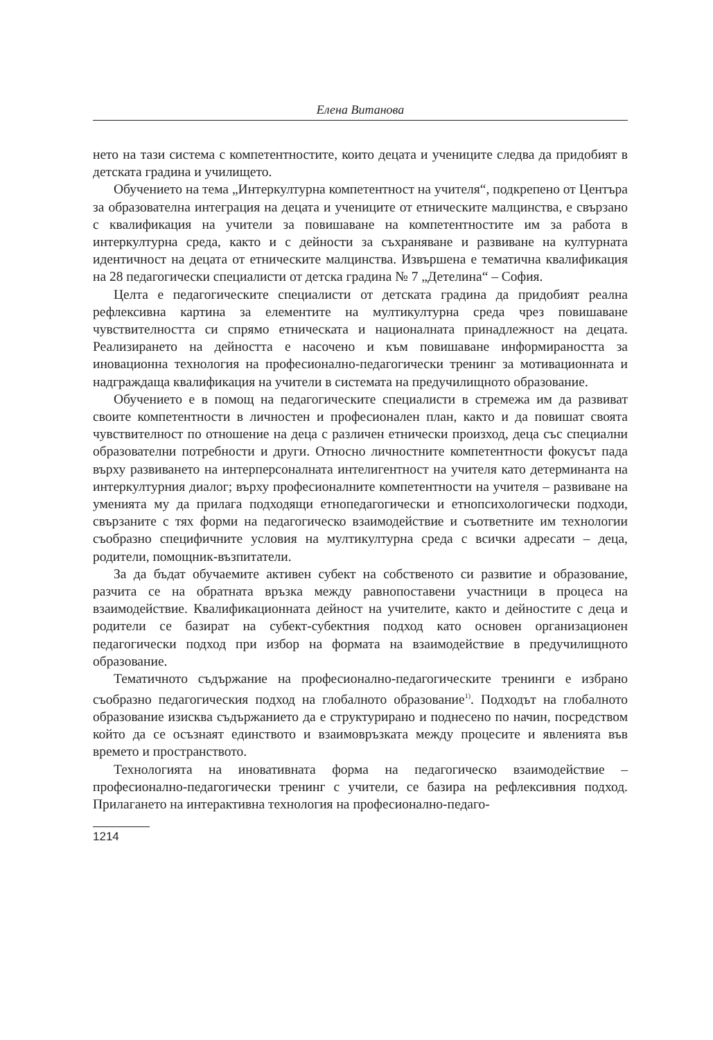Елена Витанова
нето на тази система с компетентностите, които децата и учениците следва да придобият в детската градина и училището.
Обучението на тема „Интеркултурна компетентност на учителя“, подкрепено от Центъра за образователна интеграция на децата и учениците от етническите малцинства, е свързано с квалификация на учители за повишаване на компетентностите им за работа в интеркултурна среда, както и с дейности за съхраняване и развиване на културната идентичност на децата от етническите малцинства. Извършена е тематична квалификация на 28 педагогически специалисти от детска градина № 7 „Детелина“ – София.
Целта е педагогическите специалисти от детската градина да придобият реална рефлексивна картина за елементите на мултикултурна среда чрез повишаване чувствителността си спрямо етническата и националната принадлежност на децата. Реализирането на дейността е насочено и към повишаване информираността за иновационна технология на професионално-педагогически тренинг за мотивационната и надграждаща квалификация на учители в системата на предучилищното образование.
Обучението е в помощ на педагогическите специалисти в стремежа им да развиват своите компетентности в личностен и професионален план, както и да повишат своята чувствителност по отношение на деца с различен етнически произход, деца със специални образователни потребности и други. Относно личностните компетентности фокусът пада върху развиването на интерперсоналната интелигентност на учителя като детерминанта на интеркултурния диалог; върху професионалните компетентности на учителя – развиване на уменията му да прилага подходящи етнопедагогически и етнопсихологически подходи, свързаните с тях форми на педагогическо взаимодействие и съответните им технологии съобразно специфичните условия на мултикултурна среда с всички адресати – деца, родители, помощник-възпитатели.
За да бъдат обучаемите активен субект на собственото си развитие и образование, разчита се на обратната връзка между равнопоставени участници в процеса на взаимодействие. Квалификационната дейност на учителите, както и дейностите с деца и родители се базират на субект-субектния подход като основен организационен педагогически подход при избор на формата на взаимодействие в предучилищното образование.
Тематичното съдържание на професионално-педагогическите тренинги е избрано съобразно педагогическия подход на глобалното образование<sup>1)</sup>. Подходът на глобалното образование изисква съдържанието да е структурирано и поднесено по начин, посредством който да се осъзнаят единството и взаимовръзката между процесите и явленията във времето и пространството.
Технологията на иновативната форма на педагогическо взаимодействие – професионално-педагогически тренинг с учители, се базира на рефлексивния подход. Прилагането на интерактивна технология на професионално-педаго-
1214